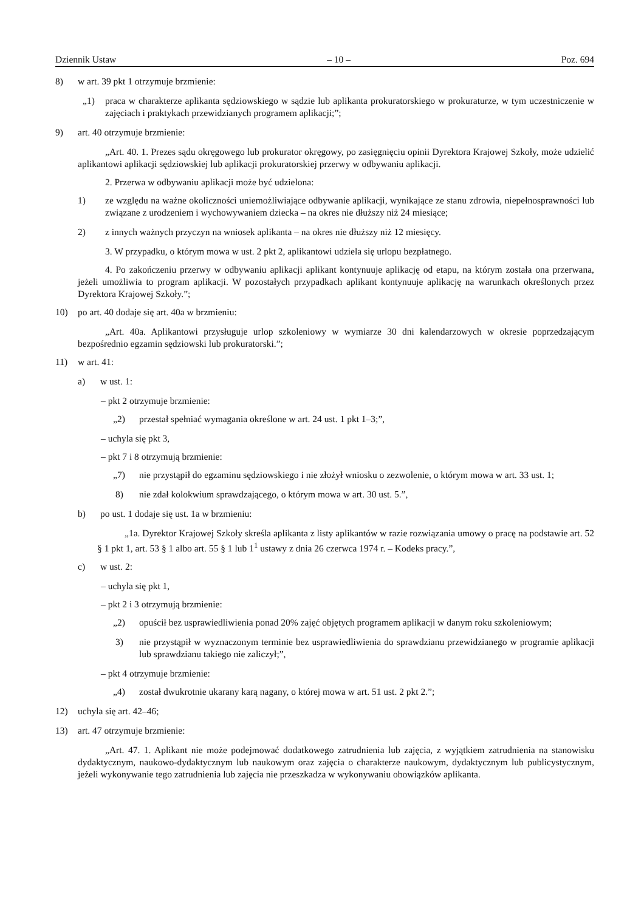Dziennik Ustaw – 10 – Poz. 694
8) w art. 39 pkt 1 otrzymuje brzmienie:
„1) praca w charakterze aplikanta sędziowskiego w sądzie lub aplikanta prokuratorskiego w prokuraturze, w tym uczestniczenie w zajęciach i praktykach przewidzianych programem aplikacji;”;
9) art. 40 otrzymuje brzmienie:
„Art. 40. 1. Prezes sądu okręgowego lub prokurator okręgowy, po zasięgnięciu opinii Dyrektora Krajowej Szkoły, może udzielić aplikantowi aplikacji sędziowskiej lub aplikacji prokuratorskiej przerwy w odbywaniu aplikacji.
2. Przerwa w odbywaniu aplikacji może być udzielona:
1) ze względu na ważne okoliczności uniemożliwiające odbywanie aplikacji, wynikające ze stanu zdrowia, niepełnosprawności lub związane z urodzeniem i wychowywaniem dziecka – na okres nie dłuższy niż 24 miesiące;
2) z innych ważnych przyczyn na wniosek aplikanta – na okres nie dłuższy niż 12 miesięcy.
3. W przypadku, o którym mowa w ust. 2 pkt 2, aplikantowi udziela się urlopu bezpłatnego.
4. Po zakończeniu przerwy w odbywaniu aplikacji aplikant kontynuuje aplikację od etapu, na którym została ona przerwana, jeżeli umożliwia to program aplikacji. W pozostałych przypadkach aplikant kontynuuje aplikację na warunkach określonych przez Dyrektora Krajowej Szkoły.”;
10) po art. 40 dodaje się art. 40a w brzmieniu:
„Art. 40a. Aplikantowi przysługuje urlop szkoleniowy w wymiarze 30 dni kalendarzowych w okresie poprzedzającym bezpośrednio egzamin sędziowski lub prokuratorski.”;
11) w art. 41:
a) w ust. 1:
– pkt 2 otrzymuje brzmienie:
„2) przestał spełniać wymagania określone w art. 24 ust. 1 pkt 1–3;”,
– uchyla się pkt 3,
– pkt 7 i 8 otrzymują brzmienie:
„7) nie przystąpił do egzaminu sędziowskiego i nie złożył wniosku o zezwolenie, o którym mowa w art. 33 ust. 1;
8) nie zdał kolokwium sprawdzającego, o którym mowa w art. 30 ust. 5.”,
b) po ust. 1 dodaje się ust. 1a w brzmieniu:
„1a. Dyrektor Krajowej Szkoły skreśla aplikanta z listy aplikantów w razie rozwiązania umowy o pracę na podstawie art. 52 § 1 pkt 1, art. 53 § 1 albo art. 55 § 1 lub 1<sup>1</sup> ustawy z dnia 26 czerwca 1974 r. – Kodeks pracy.”,
c) w ust. 2:
– uchyla się pkt 1,
– pkt 2 i 3 otrzymują brzmienie:
„2) opuścił bez usprawiedliwienia ponad 20% zajęć objętych programem aplikacji w danym roku szkoleniowym;
3) nie przystąpił w wyznaczonym terminie bez usprawiedliwienia do sprawdzianu przewidzianego w programie aplikacji lub sprawdzianu takiego nie zaliczył;”,
– pkt 4 otrzymuje brzmienie:
„4) został dwukrotnie ukarany karą nagany, o której mowa w art. 51 ust. 2 pkt 2.”;
12) uchyla się art. 42–46;
13) art. 47 otrzymuje brzmienie:
„Art. 47. 1. Aplikant nie może podejmować dodatkowego zatrudnienia lub zajęcia, z wyjątkiem zatrudnienia na stanowisku dydaktycznym, naukowo-dydaktycznym lub naukowym oraz zajęcia o charakterze naukowym, dydaktycznym lub publicystycznym, jeżeli wykonywanie tego zatrudnienia lub zajęcia nie przeszkadza w wykonywaniu obowiązków aplikanta.